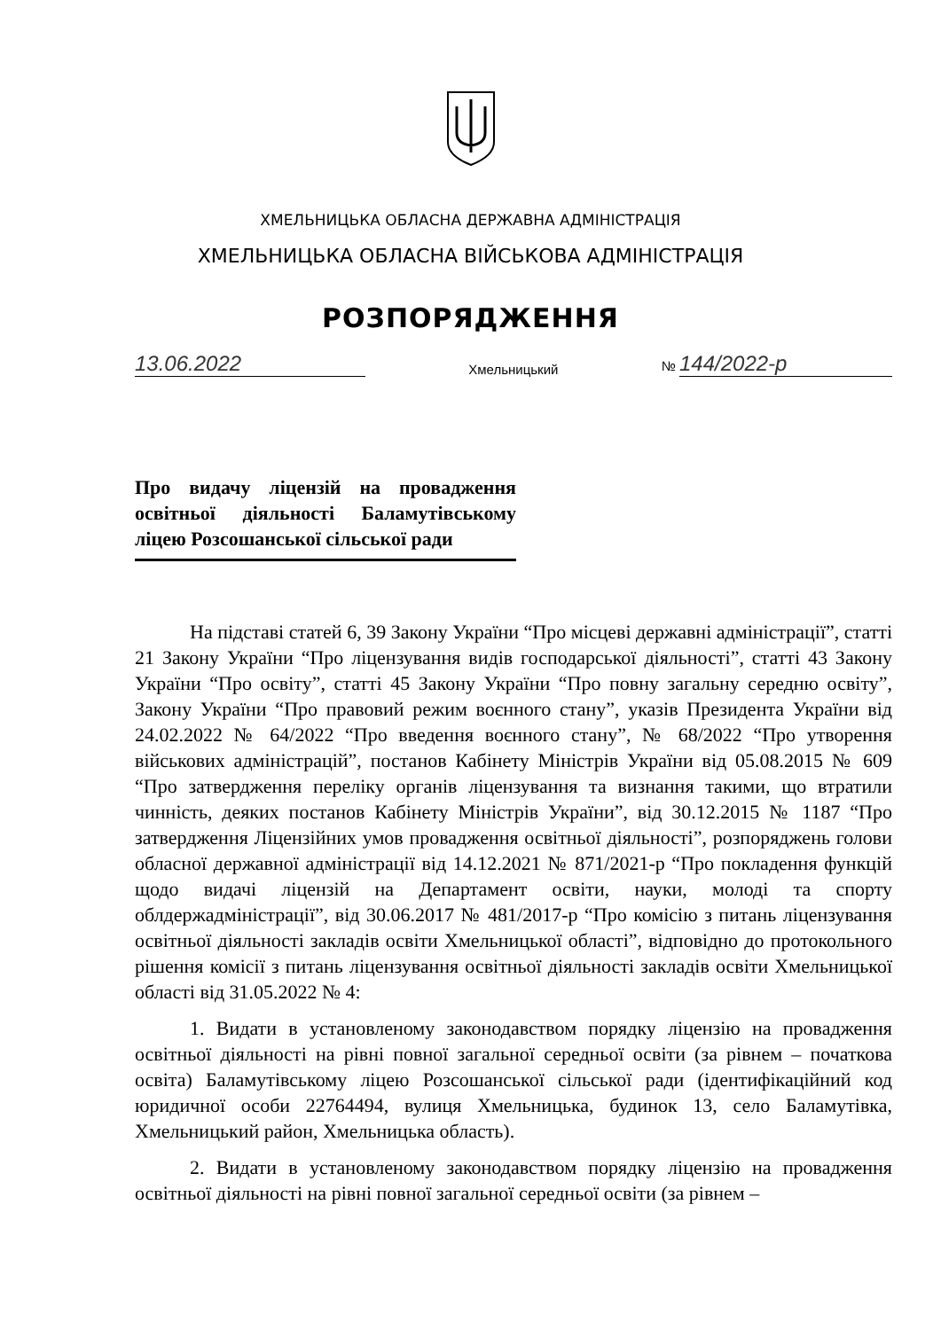ХМЕЛЬНИЦЬКА ОБЛАСНА ДЕРЖАВНА АДМІНІСТРАЦІЯ
ХМЕЛЬНИЦЬКА ОБЛАСНА ВІЙСЬКОВА АДМІНІСТРАЦІЯ
РОЗПОРЯДЖЕННЯ
13.06.2022 Хмельницький № 144/2022-р
Про видачу ліцензій на провадження освітньої діяльності Баламутівському ліцею Розсошанської сільської ради
На підставі статей 6, 39 Закону України “Про місцеві державні адміністрації”, статті 21 Закону України “Про ліцензування видів господарської діяльності”, статті 43 Закону України “Про освіту”, статті 45 Закону України “Про повну загальну середню освіту”, Закону України “Про правовий режим воєнного стану”, указів Президента України від 24.02.2022 № 64/2022 “Про введення воєнного стану”, № 68/2022 “Про утворення військових адміністрацій”, постанов Кабінету Міністрів України від 05.08.2015 № 609 “Про затвердження переліку органів ліцензування та визнання такими, що втратили чинність, деяких постанов Кабінету Міністрів України”, від 30.12.2015 № 1187 “Про затвердження Ліцензійних умов провадження освітньої діяльності”, розпоряджень голови обласної державної адміністрації від 14.12.2021 № 871/2021-р “Про покладення функцій щодо видачі ліцензій на Департамент освіти, науки, молоді та спорту облдержадміністрації”, від 30.06.2017 № 481/2017-р “Про комісію з питань ліцензування освітньої діяльності закладів освіти Хмельницької області”, відповідно до протокольного рішення комісії з питань ліцензування освітньої діяльності закладів освіти Хмельницької області від 31.05.2022 № 4:
1. Видати в установленому законодавством порядку ліцензію на провадження освітньої діяльності на рівні повної загальної середньої освіти (за рівнем – початкова освіта) Баламутівському ліцею Розсошанської сільської ради (ідентифікаційний код юридичної особи 22764494, вулиця Хмельницька, будинок 13, село Баламутівка, Хмельницький район, Хмельницька область).
2. Видати в установленому законодавством порядку ліцензію на провадження освітньої діяльності на рівні повної загальної середньої освіти (за рівнем –